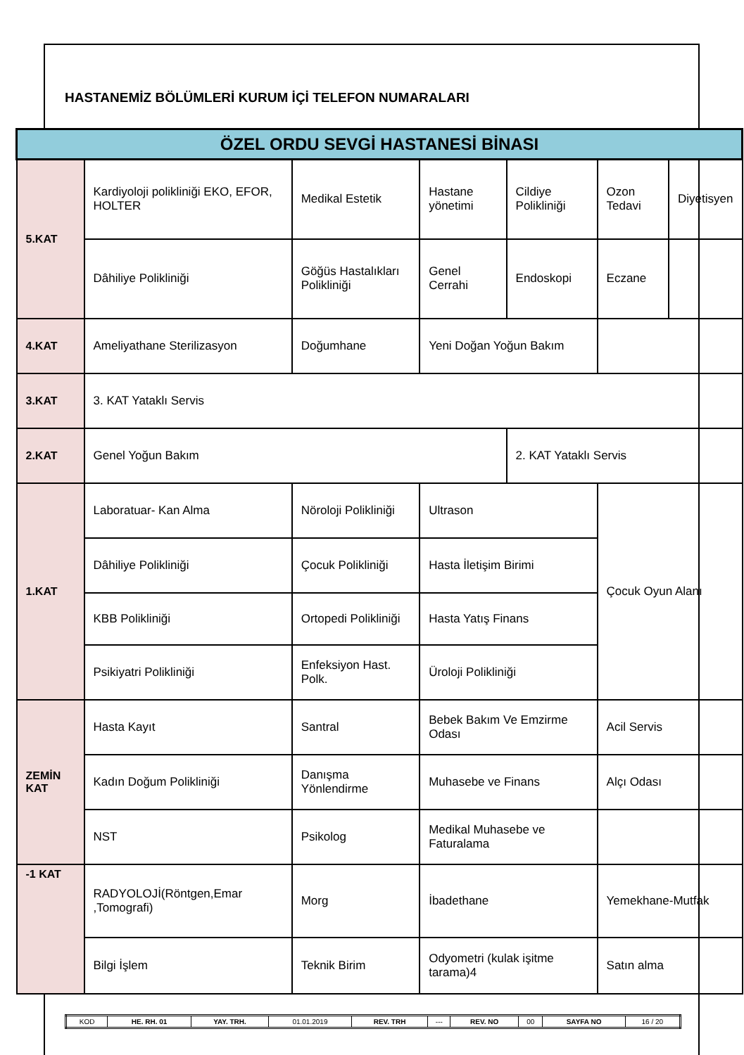HASTANEMİZ BÖLÜMLERİ KURUM İÇİ TELEFON NUMARALARI
| ÖZEL ORDU SEVGİ HASTANESİ BİNASI | | | | | | |
| --- | --- | --- | --- | --- | --- | --- |
| 5.KAT | Kardiyoloji polikliniği EKO, EFOR, HOLTER | Medikal Estetik | Hastane yönetimi | Cildiye Polikliniği | Ozon Tedavi | Diyetisyen |
| | Dâhiliye Polikliniği | Göğüs Hastalıkları Polikliniği | Genel Cerrahi | Endoskopi | Eczane | |
| 4.KAT | Ameliyathane Sterilizasyon | Doğumhane | Yeni Doğan Yoğun Bakım | | | |
| 3.KAT | 3. KAT Yataklı Servis | | | | | |
| 2.KAT | Genel Yoğun Bakım | | | 2. KAT Yataklı Servis | | |
| 1.KAT | Laboratuar- Kan Alma | Nöroloji Polikliniği | Ultrason | | Çocuk Oyun Alanı | |
| | Dâhiliye Polikliniği | Çocuk Polikliniği | Hasta İletişim Birimi | | | |
| | KBB Polikliniği | Ortopedi Polikliniği | Hasta Yatış Finans | | | |
| | Psikiyatri Polikliniği | Enfeksiyon Hast. Polk. | Üroloji Polikliniği | | | |
| ZEMİN KAT | Hasta Kayıt | Santral | Bebek Bakım Ve Emzirme Odası | | Acil Servis | |
| | Kadın Doğum Polikliniği | Danışma Yönlendirme | Muhasebe ve Finans | | Alçı Odası | |
| | NST | Psikolog | Medikal Muhasebe ve Faturalama | | | |
| -1 KAT | RADYOLOJİ(Röntgen,Emar ,Tomografi) | Morg | İbadethane | | Yemekhane-Mutfak | |
| | Bilgi İşlem | Teknik Birim | Odyometri (kulak işitme tarama)4 | | Satın alma | |
| KOD | HE. RH. 01 | YAY. TRH. | 01.01.2019 | REV. TRH | --- | REV. NO | 00 | SAYFA NO | 16 / 20 |